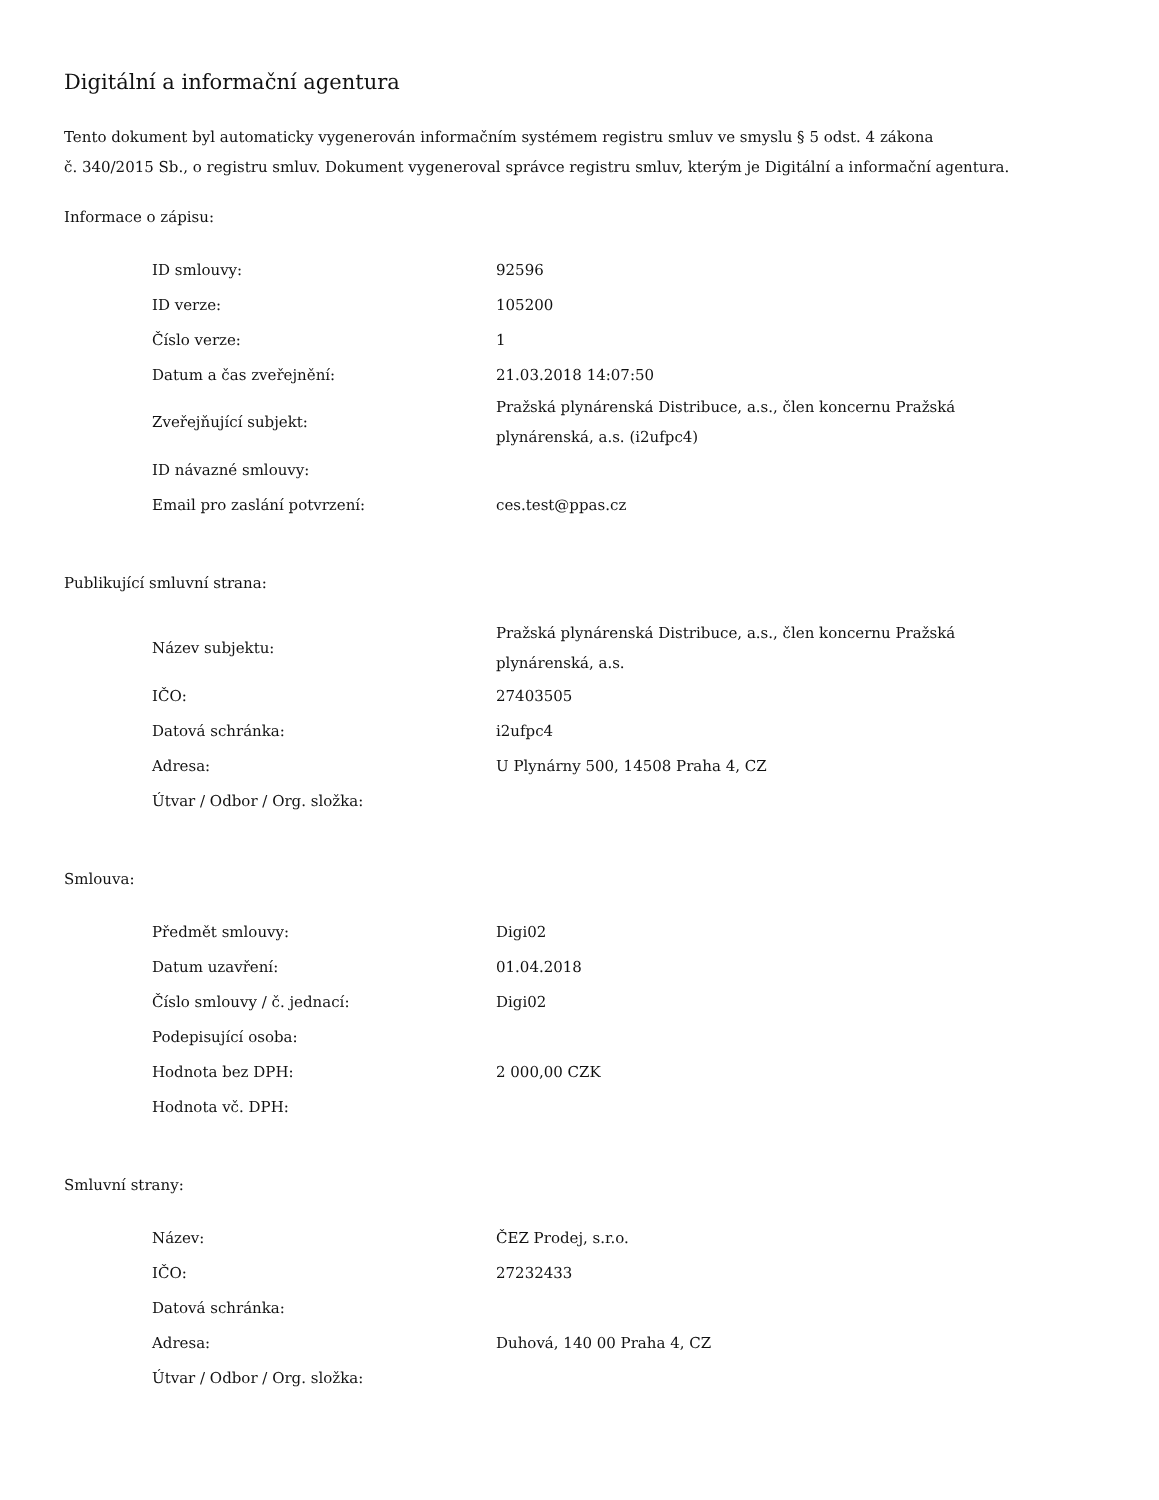Digitální a informační agentura
Tento dokument byl automaticky vygenerován informačním systémem registru smluv ve smyslu § 5 odst. 4 zákona
č. 340/2015 Sb., o registru smluv. Dokument vygeneroval správce registru smluv, kterým je Digitální a informační agentura.
Informace o zápisu:
| ID smlouvy: | 92596 |
| ID verze: | 105200 |
| Číslo verze: | 1 |
| Datum a čas zveřejnění: | 21.03.2018 14:07:50 |
| Zveřejňující subjekt: | Pražská plynárenská Distribuce, a.s., člen koncernu Pražská plynárenská, a.s. (i2ufpc4) |
| ID návazné smlouvy: | |
| Email pro zaslání potvrzení: | ces.test@ppas.cz |
Publikující smluvní strana:
| Název subjektu: | Pražská plynárenská Distribuce, a.s., člen koncernu Pražská plynárenská, a.s. |
| IČO: | 27403505 |
| Datová schránka: | i2ufpc4 |
| Adresa: | U Plynárny 500, 14508 Praha 4, CZ |
| Útvar / Odbor / Org. složka: | |
Smlouva:
| Předmět smlouvy: | Digi02 |
| Datum uzavření: | 01.04.2018 |
| Číslo smlouvy / č. jednací: | Digi02 |
| Podepisující osoba: | |
| Hodnota bez DPH: | 2 000,00 CZK |
| Hodnota vč. DPH: | |
Smluvní strany:
| Název: | ČEZ Prodej, s.r.o. |
| IČO: | 27232433 |
| Datová schránka: | |
| Adresa: | Duhová, 140 00 Praha 4, CZ |
| Útvar / Odbor / Org. složka: | |